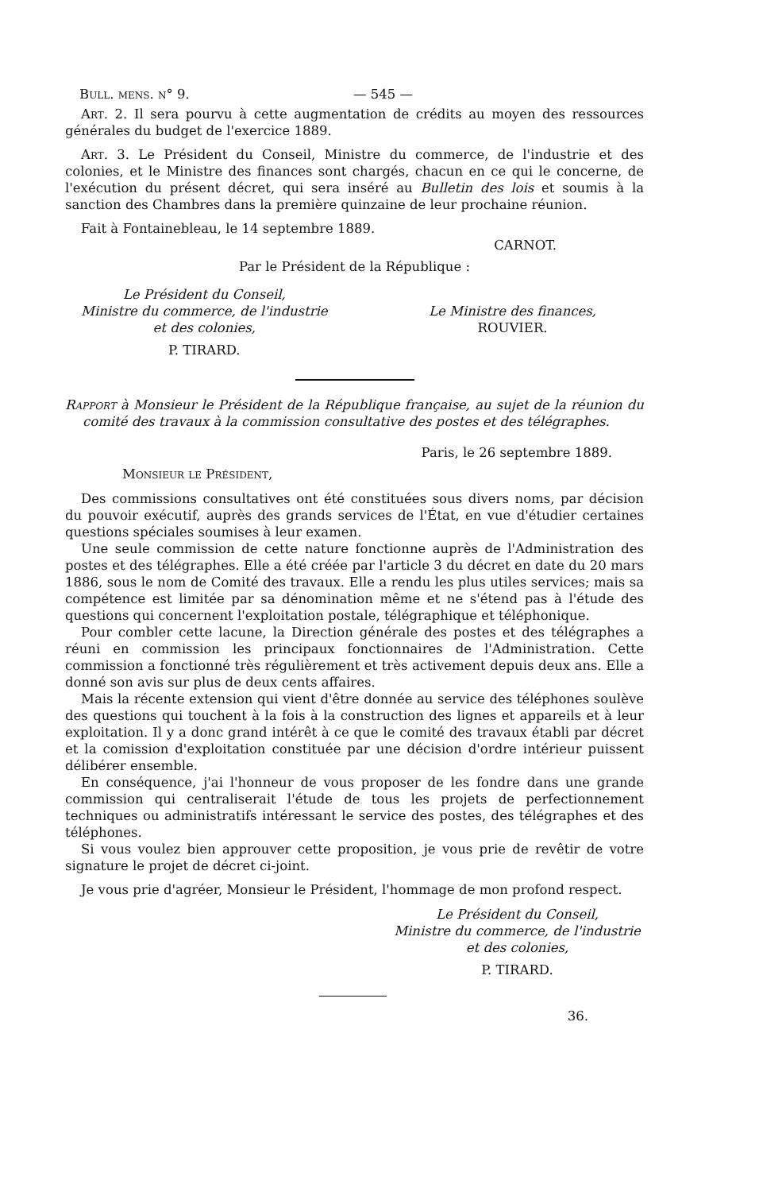Bull. mens. n° 9. — 545 —
Art. 2. Il sera pourvu à cette augmentation de crédits au moyen des ressources générales du budget de l'exercice 1889.
Art. 3. Le Président du Conseil, Ministre du commerce, de l'industrie et des colonies, et le Ministre des finances sont chargés, chacun en ce qui le concerne, de l'exécution du présent décret, qui sera inséré au Bulletin des lois et soumis à la sanction des Chambres dans la première quinzaine de leur prochaine réunion.
Fait à Fontainebleau, le 14 septembre 1889.
CARNOT.
Par le Président de la République :
Le Président du Conseil,
Ministre du commerce, de l'industrie
et des colonies,
P. TIRARD.
Le Ministre des finances,
ROUVIER.
Rapport à Monsieur le Président de la République française, au sujet de la réunion du comité des travaux à la commission consultative des postes et des télégraphes.
Paris, le 26 septembre 1889.
Monsieur le Président,
Des commissions consultatives ont été constituées sous divers noms, par décision du pouvoir exécutif, auprès des grands services de l'État, en vue d'étudier certaines questions spéciales soumises à leur examen.
Une seule commission de cette nature fonctionne auprès de l'Administration des postes et des télégraphes. Elle a été créée par l'article 3 du décret en date du 20 mars 1886, sous le nom de Comité des travaux. Elle a rendu les plus utiles services; mais sa compétence est limitée par sa dénomination même et ne s'étend pas à l'étude des questions qui concernent l'exploitation postale, télégraphique et téléphonique.
Pour combler cette lacune, la Direction générale des postes et des télégraphes a réuni en commission les principaux fonctionnaires de l'Administration. Cette commission a fonctionné très régulièrement et très activement depuis deux ans. Elle a donné son avis sur plus de deux cents affaires.
Mais la récente extension qui vient d'être donnée au service des téléphones soulève des questions qui touchent à la fois à la construction des lignes et appareils et à leur exploitation. Il y a donc grand intérêt à ce que le comité des travaux établi par décret et la comission d'exploitation constituée par une décision d'ordre intérieur puissent délibérer ensemble.
En conséquence, j'ai l'honneur de vous proposer de les fondre dans une grande commission qui centraliserait l'étude de tous les projets de perfectionnement techniques ou administratifs intéressant le service des postes, des télégraphes et des téléphones.
Si vous voulez bien approuver cette proposition, je vous prie de revêtir de votre signature le projet de décret ci-joint.
Je vous prie d'agréer, Monsieur le Président, l'hommage de mon profond respect.
Le Président du Conseil,
Ministre du commerce, de l'industrie
et des colonies,
P. TIRARD.
36.